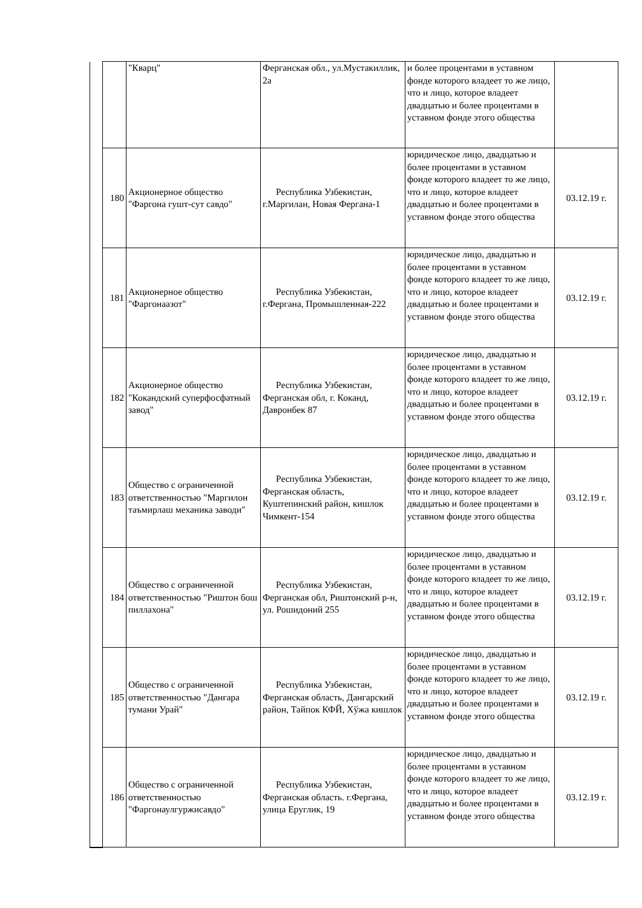| | | "Кварц" | Ферганская обл., ул.Мустакиллик, 2а | и более процентами в уставном фонде которого владеет то же лицо, что и лицо, которое владеет двадцатью и более процентами в уставном фонде этого общества | |
| | 180 | Акционерное общество "Фаргона гушт-сут савдо" | Республика Узбекистан, г.Маргилан, Новая Фергана-1 | юридическое лицо, двадцатью и более процентами в уставном фонде которого владеет то же лицо, что и лицо, которое владеет двадцатью и более процентами в уставном фонде этого общества | 03.12.19 г. |
| | 181 | Акционерное общество "Фаргонаазот" | Республика Узбекистан, г.Фергана, Промышленная-222 | юридическое лицо, двадцатью и более процентами в уставном фонде которого владеет то же лицо, что и лицо, которое владеет двадцатью и более процентами в уставном фонде этого общества | 03.12.19 г. |
| | 182 | Акционерное общество "Кокандский суперфосфатный завод" | Республика Узбекистан, Ферганская обл, г. Коканд, Давронбек 87 | юридическое лицо, двадцатью и более процентами в уставном фонде которого владеет то же лицо, что и лицо, которое владеет двадцатью и более процентами в уставном фонде этого общества | 03.12.19 г. |
| | 183 | Общество с ограниченной ответственностью "Маргилон таъмирлаш механика заводи" | Республика Узбекистан, Ферганская область, Куштепинский район, кишлок Чимкент-154 | юридическое лицо, двадцатью и более процентами в уставном фонде которого владеет то же лицо, что и лицо, которое владеет двадцатью и более процентами в уставном фонде этого общества | 03.12.19 г. |
| | 184 | Общество с ограниченной ответственностью "Риштон бош пиллахона" | Республика Узбекистан, Ферганская обл, Риштонский р-н, ул. Рошидоний 255 | юридическое лицо, двадцатью и более процентами в уставном фонде которого владеет то же лицо, что и лицо, которое владеет двадцатью и более процентами в уставном фонде этого общества | 03.12.19 г. |
| | 185 | Общество с ограниченной ответственностью "Данғара тумани Урай" | Республика Узбекистан, Ферганская область, Дангарский район, Тайпок КФЙ, Хўжа кишлок | юридическое лицо, двадцатью и более процентами в уставном фонде которого владеет то же лицо, что и лицо, которое владеет двадцатью и более процентами в уставном фонде этого общества | 03.12.19 г. |
| | 186 | Общество с ограниченной ответственностью "Фаргонаулгуржисавдо" | Республика Узбекистан, Ферганская область. г.Фергана, улица Еруглик, 19 | юридическое лицо, двадцатью и более процентами в уставном фонде которого владеет то же лицо, что и лицо, которое владеет двадцатью и более процентами в уставном фонде этого общества | 03.12.19 г. |